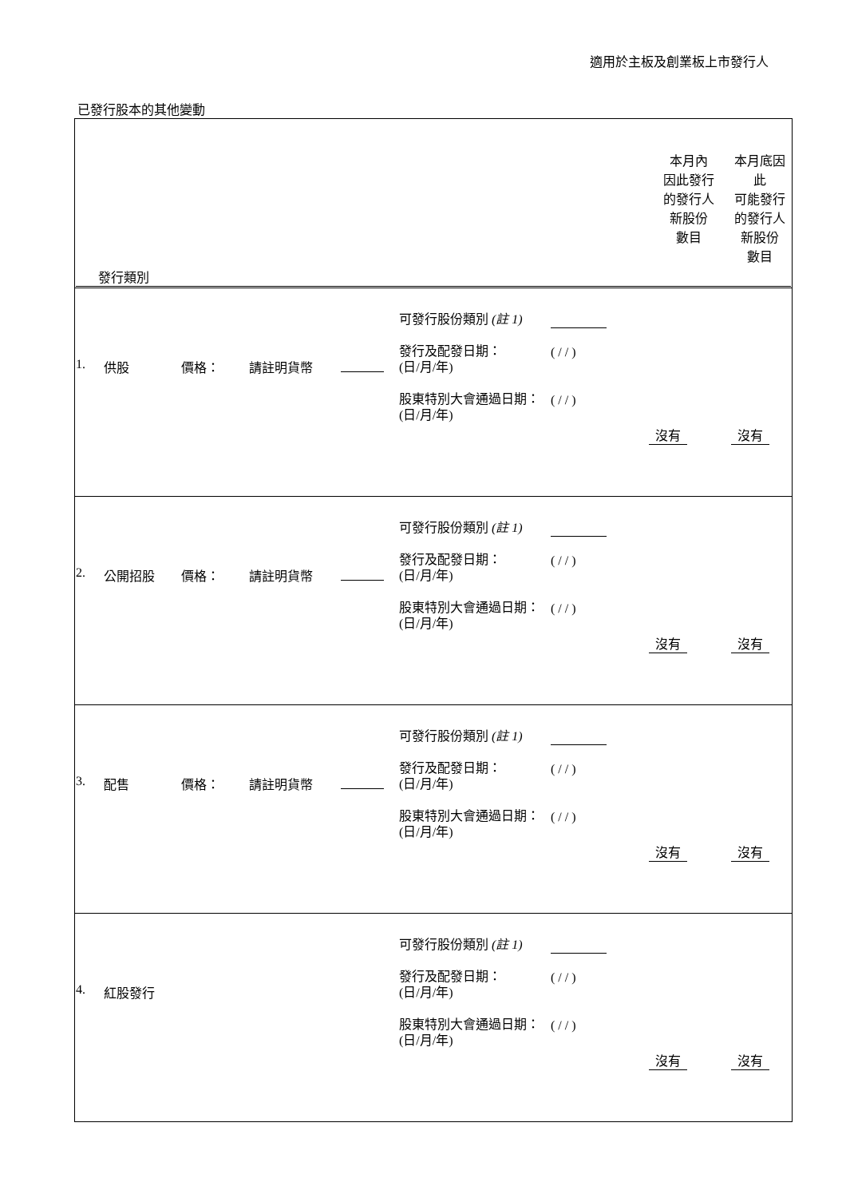適用於主板及創業板上市發行人
已發行股本的其他變動
| / 發行類別 / 本月內 因此發行 的發行人 新股份 數目 / 本月底因此 可能發行 的發行人 新股份 數目 / |
| / 1. / 供股 / 價格： / 請註明貨幣 / / 可發行股份類別 (註 1) 發行及配發日期： (日/月/年) 股東特別大會通過日期： (日/月/年) / ( / / ) ( / / ) / 沒有 / 沒有 / |
| / 2. / 公開招股 / 價格： / 請註明貨幣 / / 可發行股份類別 (註 1) 發行及配發日期： (日/月/年) 股東特別大會通過日期： (日/月/年) / ( / / ) ( / / ) / 沒有 / 沒有 / |
| / 3. / 配售 / 價格： / 請註明貨幣 / / 可發行股份類別 (註 1) 發行及配發日期： (日/月/年) 股東特別大會通過日期： (日/月/年) / ( / / ) ( / / ) / 沒有 / 沒有 / |
| / 4. / 紅股發行 / 可發行股份類別 (註 1) 發行及配發日期： (日/月/年) 股東特別大會通過日期： (日/月/年) / ( / / ) ( / / ) / 沒有 / 沒有 / |